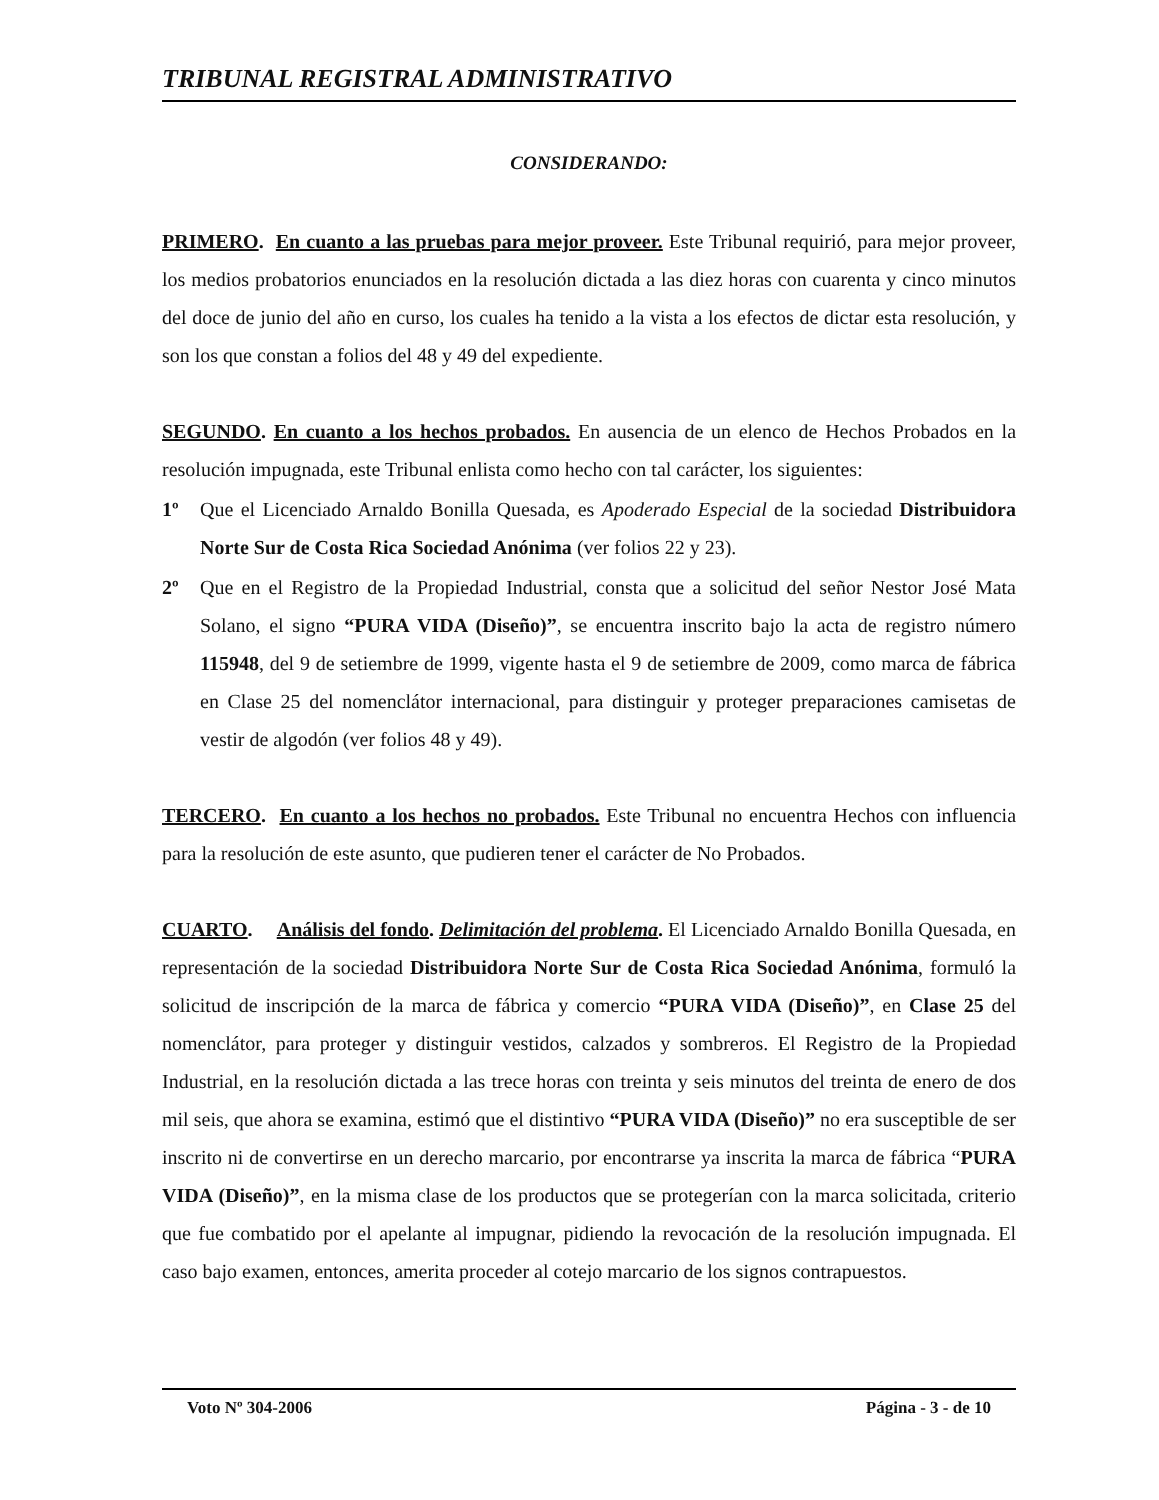TRIBUNAL REGISTRAL ADMINISTRATIVO
CONSIDERANDO:
PRIMERO. En cuanto a las pruebas para mejor proveer. Este Tribunal requirió, para mejor proveer, los medios probatorios enunciados en la resolución dictada a las diez horas con cuarenta y cinco minutos del doce de junio del año en curso, los cuales ha tenido a la vista a los efectos de dictar esta resolución, y son los que constan a folios del 48 y 49 del expediente.
SEGUNDO. En cuanto a los hechos probados. En ausencia de un elenco de Hechos Probados en la resolución impugnada, este Tribunal enlista como hecho con tal carácter, los siguientes:
1º Que el Licenciado Arnaldo Bonilla Quesada, es Apoderado Especial de la sociedad Distribuidora Norte Sur de Costa Rica Sociedad Anónima (ver folios 22 y 23).
2º Que en el Registro de la Propiedad Industrial, consta que a solicitud del señor Nestor José Mata Solano, el signo “PURA VIDA (Diseño)”, se encuentra inscrito bajo la acta de registro número 115948, del 9 de setiembre de 1999, vigente hasta el 9 de setiembre de 2009, como marca de fábrica en Clase 25 del nomenclátor internacional, para distinguir y proteger preparaciones camisetas de vestir de algodón (ver folios 48 y 49).
TERCERO. En cuanto a los hechos no probados. Este Tribunal no encuentra Hechos con influencia para la resolución de este asunto, que pudieren tener el carácter de No Probados.
CUARTO. Análisis del fondo. Delimitación del problema. El Licenciado Arnaldo Bonilla Quesada, en representación de la sociedad Distribuidora Norte Sur de Costa Rica Sociedad Anónima, formuló la solicitud de inscripción de la marca de fábrica y comercio “PURA VIDA (Diseño)”, en Clase 25 del nomenclátor, para proteger y distinguir vestidos, calzados y sombreros. El Registro de la Propiedad Industrial, en la resolución dictada a las trece horas con treinta y seis minutos del treinta de enero de dos mil seis, que ahora se examina, estimó que el distintivo “PURA VIDA (Diseño)” no era susceptible de ser inscrito ni de convertirse en un derecho marcario, por encontrarse ya inscrita la marca de fábrica “PURA VIDA (Diseño)”, en la misma clase de los productos que se protegerían con la marca solicitada, criterio que fue combatido por el apelante al impugnar, pidiendo la revocación de la resolución impugnada. El caso bajo examen, entonces, amerita proceder al cotejo marcario de los signos contrapuestos.
Voto Nº 304-2006 Página - 3 - de 10